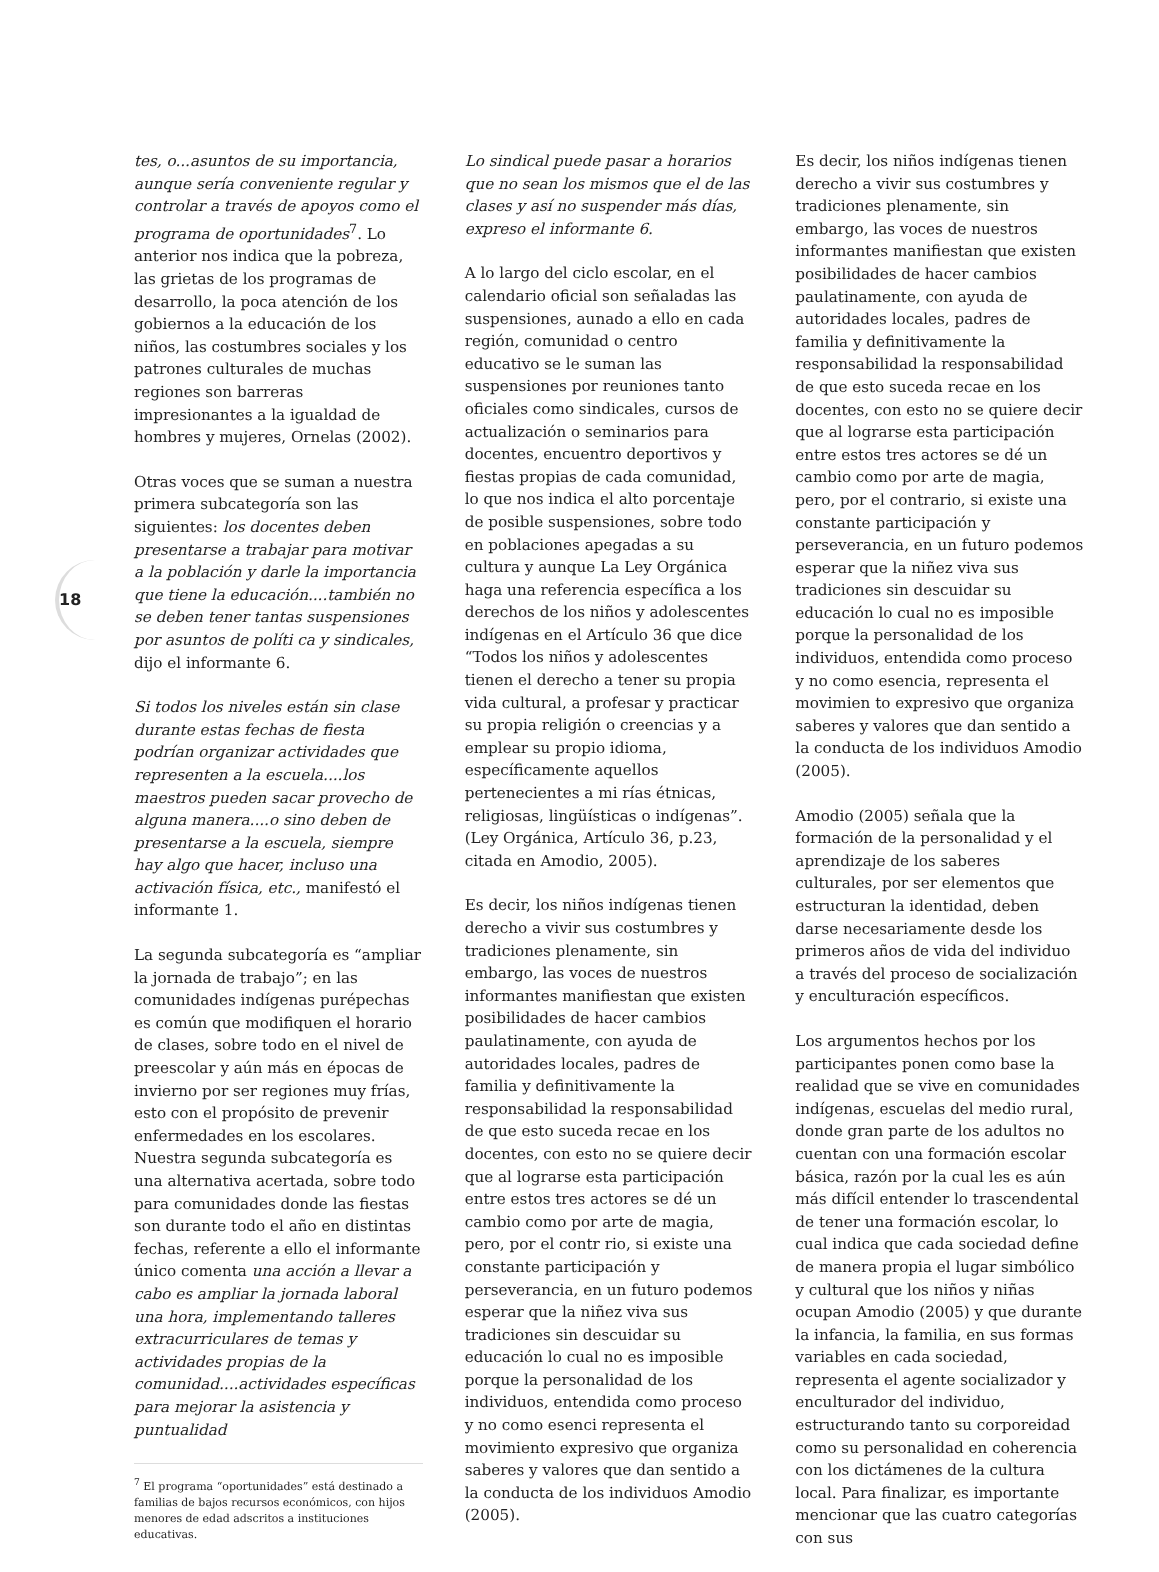18
tes, o...asuntos de su importancia, aunque sería conveniente regular y controlar a través de apoyos como el programa de oportunidades<sup>7</sup>. Lo anterior nos indica que la pobreza, las grietas de los programas de desarrollo, la poca atención de los gobiernos a la educación de los niños, las costumbres sociales y los patrones culturales de muchas regiones son barreras impresionantes a la igualdad de hombres y mujeres, Ornelas (2002).
Otras voces que se suman a nuestra primera subcategoría son las siguientes: los docentes deben presentarse a trabajar para motivar a la población y darle la importancia que tiene la educación....también no se deben tener tantas suspensiones por asuntos de políti ca y sindicales, dijo el informante 6.
Si todos los niveles están sin clase durante estas fechas de fiesta podrían organizar actividades que representen a la escuela....los maestros pueden sacar provecho de alguna manera....o sino deben de presentarse a la escuela, siempre hay algo que hacer, incluso una activación física, etc., manifestó el informante 1.
La segunda subcategoría es “ampliar la jornada de trabajo”; en las comunidades indígenas purépechas es común que modifiquen el horario de clases, sobre todo en el nivel de preescolar y aún más en épocas de invierno por ser regiones muy frías, esto con el propósito de prevenir enfermedades en los escolares. Nuestra segunda subcategoría es una alternativa acertada, sobre todo para comunidades donde las fiestas son durante todo el año en distintas fechas, referente a ello el informante único comenta una acción a llevar a cabo es ampliar la jornada laboral una hora, implementando talleres extracurriculares de temas y actividades propias de la comunidad....actividades específicas para mejorar la asistencia y puntualidad
<sup>7</sup> El programa “oportunidades” está destinado a familias de bajos recursos económicos, con hijos menores de edad adscritos a instituciones educativas.
Lo sindical puede pasar a horarios que no sean los mismos que el de las clases y así no suspender más días, expreso el informante 6.
A lo largo del ciclo escolar, en el calendario oficial son señaladas las suspensiones, aunado a ello en cada región, comunidad o centro educativo se le suman las suspensiones por reuniones tanto oficiales como sindicales, cursos de actualización o seminarios para docentes, encuentro deportivos y fiestas propias de cada comunidad, lo que nos indica el alto porcentaje de posible suspensiones, sobre todo en poblaciones apegadas a su cultura y aunque La Ley Orgánica haga una referencia específica a los derechos de los niños y adolescentes indígenas en el Artículo 36 que dice “Todos los niños y adolescentes tienen el derecho a tener su propia vida cultural, a profesar y practicar su propia religión o creencias y a emplear su propio idioma, específicamente aquellos pertenecientes a mi rías étnicas, religiosas, lingüísticas o indígenas”. (Ley Orgánica, Artículo 36, p.23, citada en Amodio, 2005).
Es decir, los niños indígenas tienen derecho a vivir sus costumbres y tradiciones plenamente, sin embargo, las voces de nuestros informantes manifiestan que existen posibilidades de hacer cambios paulatinamente, con ayuda de autoridades locales, padres de familia y definitivamente la responsabilidad la responsabilidad de que esto suceda recae en los docentes, con esto no se quiere decir que al lograrse esta participación entre estos tres actores se dé un cambio como por arte de magia, pero, por el contr rio, si existe una constante participación y perseverancia, en un futuro podemos esperar que la niñez viva sus tradiciones sin descuidar su educación lo cual no es imposible porque la personalidad de los individuos, entendida como proceso y no como esenci representa el movimiento expresivo que organiza saberes y valores que dan sentido a la conducta de los individuos Amodio (2005).
Es decir, los niños indígenas tienen derecho a vivir sus costumbres y tradiciones plenamente, sin embargo, las voces de nuestros informantes manifiestan que existen posibilidades de hacer cambios paulatinamente, con ayuda de autoridades locales, padres de familia y definitivamente la responsabilidad la responsabilidad de que esto suceda recae en los docentes, con esto no se quiere decir que al lograrse esta participación entre estos tres actores se dé un cambio como por arte de magia, pero, por el contrario, si existe una constante participación y perseverancia, en un futuro podemos esperar que la niñez viva sus tradiciones sin descuidar su educación lo cual no es imposible porque la personalidad de los individuos, entendida como proceso y no como esencia, representa el movimien to expresivo que organiza saberes y valores que dan sentido a la conducta de los individuos Amodio (2005).
Amodio (2005) señala que la formación de la personalidad y el aprendizaje de los saberes culturales, por ser elementos que estructuran la identidad, deben darse necesariamente desde los primeros años de vida del individuo a través del proceso de socialización y enculturación específicos.
Los argumentos hechos por los participantes ponen como base la realidad que se vive en comunidades indígenas, escuelas del medio rural, donde gran parte de los adultos no cuentan con una formación escolar básica, razón por la cual les es aún más difícil entender lo trascendental de tener una formación escolar, lo cual indica que cada sociedad define de manera propia el lugar simbólico y cultural que los niños y niñas ocupan Amodio (2005) y que durante la infancia, la familia, en sus formas variables en cada sociedad, representa el agente socializador y enculturador del individuo, estructurando tanto su corporeidad como su personalidad en coherencia con los dictámenes de la cultura local. Para finalizar, es importante mencionar que las cuatro categorías con sus